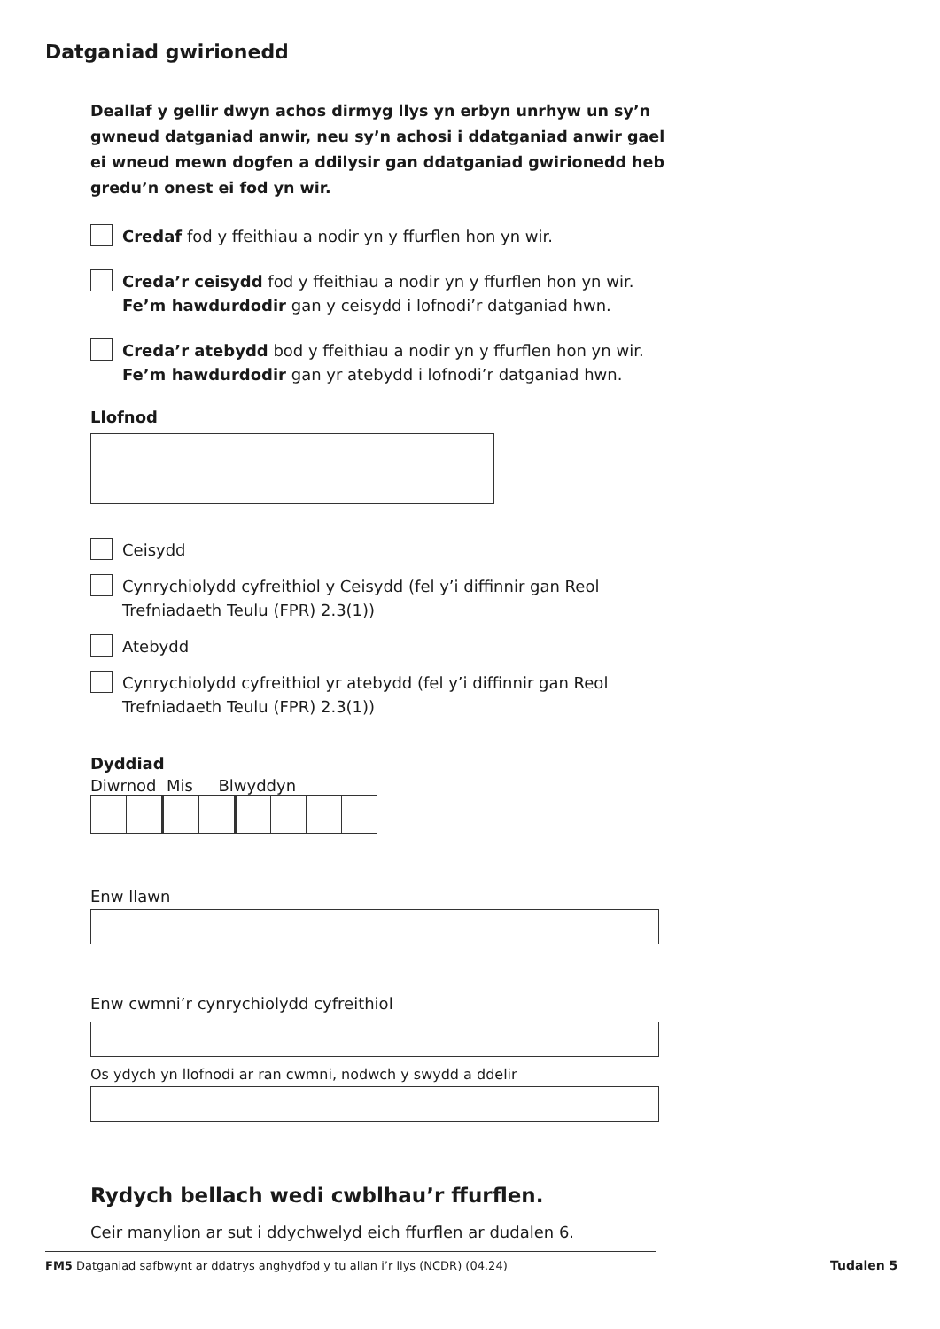Datganiad gwirionedd
Deallaf y gellir dwyn achos dirmyg llys yn erbyn unrhyw un sy’n gwneud datganiad anwir, neu sy’n achosi i ddatganiad anwir gael ei wneud mewn dogfen a ddilysir gan ddatganiad gwirionedd heb gredu’n onest ei fod yn wir.
Credaf fod y ffeithiau a nodir yn y ffurflen hon yn wir.
Creda’r ceisydd fod y ffeithiau a nodir yn y ffurflen hon yn wir.
Fe’m hawdurdodir gan y ceisydd i lofnodi’r datganiad hwn.
Creda’r atebydd bod y ffeithiau a nodir yn y ffurflen hon yn wir.
Fe’m hawdurdodir gan yr atebydd i lofnodi’r datganiad hwn.
Llofnod
Ceisydd
Cynrychiolydd cyfreithiol y Ceisydd (fel y’i diffinnir gan Reol Trefniadaeth Teulu (FPR) 2.3(1))
Atebydd
Cynrychiolydd cyfreithiol yr atebydd (fel y’i diffinnir gan Reol Trefniadaeth Teulu (FPR) 2.3(1))
Dyddiad
Diwrnod Mis Blwyddyn
Enw llawn
Enw cwmni’r cynrychiolydd cyfreithiol
Os ydych yn llofnodi ar ran cwmni, nodwch y swydd a ddelir
Rydych bellach wedi cwblhau’r ffurflen.
Ceir manylion ar sut i ddychwelyd eich ffurflen ar dudalen 6.
Tudalen 5
FM5 Datganiad safbwynt ar ddatrys anghydfod y tu allan i’r llys (NCDR) (04.24)